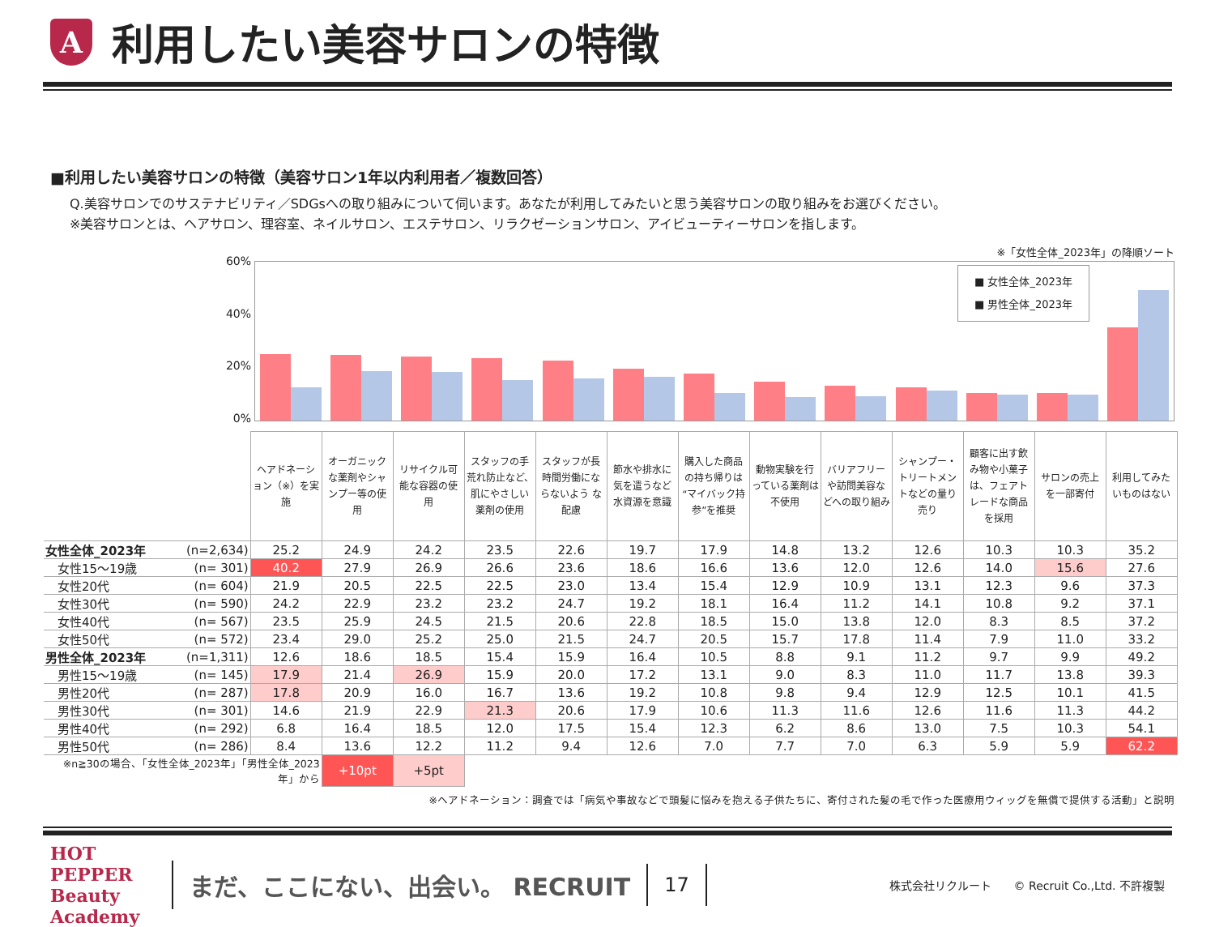A
利用したい美容サロンの特徴
■利用したい美容サロンの特徴（美容サロン1年以内利用者／複数回答）
Q.美容サロンでのサステナビリティ／SDGsへの取り組みについて伺います。あなたが利用してみたいと思う美容サロンの取り組みをお選びください。
※美容サロンとは、ヘアサロン、理容室、ネイルサロン、エステサロン、リラクゼーションサロン、アイビューティーサロンを指します。
※「女性全体_2023年」の降順ソート
60%
40%
20%
0%
■ 女性全体_2023年
■ 男性全体_2023年
| | | ヘアドネーション（※）を実施 | オーガニックな薬剤やシャンプー等の使用 | リサイクル可能な容器の使用 | スタッフの手荒れ防止など、肌にやさしい薬剤の使用 | スタッフが長時間労働にならないよう な配慮 | 節水や排水に気を遣うなど水資源を意識 | 購入した商品の持ち帰りは“マイバック持参”を推奨 | 動物実験を行っている薬剤は不使用 | バリアフリーや訪問美容などへの取り組み | シャンプー・トリートメントなどの量り売り | 顧客に出す飲み物や小菓子は、フェアトレードな商品を採用 | サロンの売上を一部寄付 | 利用してみたいものはない |
| 女性全体_2023年 | (n=2,634) | 25.2 | 24.9 | 24.2 | 23.5 | 22.6 | 19.7 | 17.9 | 14.8 | 13.2 | 12.6 | 10.3 | 10.3 | 35.2 |
| 女性15～19歳 | (n= 301) | 40.2 | 27.9 | 26.9 | 26.6 | 23.6 | 18.6 | 16.6 | 13.6 | 12.0 | 12.6 | 14.0 | 15.6 | 27.6 |
| 女性20代 | (n= 604) | 21.9 | 20.5 | 22.5 | 22.5 | 23.0 | 13.4 | 15.4 | 12.9 | 10.9 | 13.1 | 12.3 | 9.6 | 37.3 |
| 女性30代 | (n= 590) | 24.2 | 22.9 | 23.2 | 23.2 | 24.7 | 19.2 | 18.1 | 16.4 | 11.2 | 14.1 | 10.8 | 9.2 | 37.1 |
| 女性40代 | (n= 567) | 23.5 | 25.9 | 24.5 | 21.5 | 20.6 | 22.8 | 18.5 | 15.0 | 13.8 | 12.0 | 8.3 | 8.5 | 37.2 |
| 女性50代 | (n= 572) | 23.4 | 29.0 | 25.2 | 25.0 | 21.5 | 24.7 | 20.5 | 15.7 | 17.8 | 11.4 | 7.9 | 11.0 | 33.2 |
| 男性全体_2023年 | (n=1,311) | 12.6 | 18.6 | 18.5 | 15.4 | 15.9 | 16.4 | 10.5 | 8.8 | 9.1 | 11.2 | 9.7 | 9.9 | 49.2 |
| 男性15～19歳 | (n= 145) | 17.9 | 21.4 | 26.9 | 15.9 | 20.0 | 17.2 | 13.1 | 9.0 | 8.3 | 11.0 | 11.7 | 13.8 | 39.3 |
| 男性20代 | (n= 287) | 17.8 | 20.9 | 16.0 | 16.7 | 13.6 | 19.2 | 10.8 | 9.8 | 9.4 | 12.9 | 12.5 | 10.1 | 41.5 |
| 男性30代 | (n= 301) | 14.6 | 21.9 | 22.9 | 21.3 | 20.6 | 17.9 | 10.6 | 11.3 | 11.6 | 12.6 | 11.6 | 11.3 | 44.2 |
| 男性40代 | (n= 292) | 6.8 | 16.4 | 18.5 | 12.0 | 17.5 | 15.4 | 12.3 | 6.2 | 8.6 | 13.0 | 7.5 | 10.3 | 54.1 |
| 男性50代 | (n= 286) | 8.4 | 13.6 | 12.2 | 11.2 | 9.4 | 12.6 | 7.0 | 7.7 | 7.0 | 6.3 | 5.9 | 5.9 | 62.2 |
| ※n≧30の場合、「女性全体_2023年」「男性全体_2023年」から | | | +10pt | +5pt | | | | | | | | | | |
※ヘアドネーション：調査では「病気や事故などで頭髪に悩みを抱える子供たちに、寄付された髪の毛で作った医療用ウィッグを無償で提供する活動」と説明
HOT PEPPER Beauty Academy まだ、ここにない、出会い。 RECRUIT 17 株式会社リクルート　　© Recruit Co.,Ltd. 不許複製